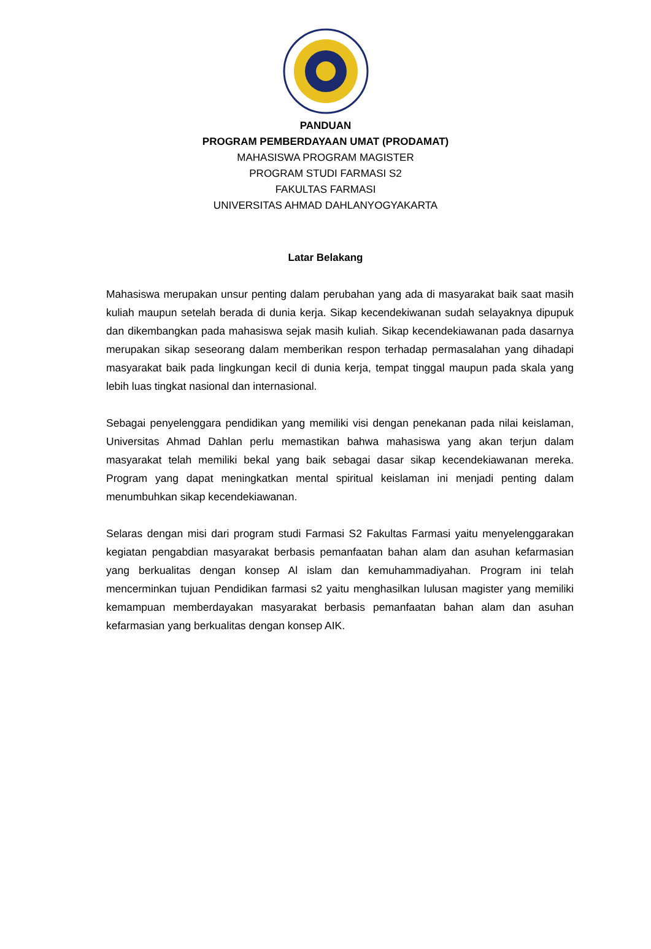PANDUAN
PROGRAM PEMBERDAYAAN UMAT (PRODAMAT)
MAHASISWA PROGRAM MAGISTER
PROGRAM STUDI FARMASI S2
FAKULTAS FARMASI
UNIVERSITAS AHMAD DAHLANYOGYAKARTA
Latar Belakang
Mahasiswa merupakan unsur penting dalam perubahan yang ada di masyarakat baik saat masih kuliah maupun setelah berada di dunia kerja. Sikap kecendekiwanan sudah selayaknya dipupuk dan dikembangkan pada mahasiswa sejak masih kuliah. Sikap kecendekiawanan pada dasarnya merupakan sikap seseorang dalam memberikan respon terhadap permasalahan yang dihadapi masyarakat baik pada lingkungan kecil di dunia kerja, tempat tinggal maupun pada skala yang lebih luas tingkat nasional dan internasional.
Sebagai penyelenggara pendidikan yang memiliki visi dengan penekanan pada nilai keislaman, Universitas Ahmad Dahlan perlu memastikan bahwa mahasiswa yang akan terjun dalam masyarakat telah memiliki bekal yang baik sebagai dasar sikap kecendekiawanan mereka. Program yang dapat meningkatkan mental spiritual keislaman ini menjadi penting dalam menumbuhkan sikap kecendekiawanan.
Selaras dengan misi dari program studi Farmasi S2 Fakultas Farmasi yaitu menyelenggarakan kegiatan pengabdian masyarakat berbasis pemanfaatan bahan alam dan asuhan kefarmasian yang berkualitas dengan konsep Al islam dan kemuhammadiyahan. Program ini telah mencerminkan tujuan Pendidikan farmasi s2 yaitu menghasilkan lulusan magister yang memiliki kemampuan memberdayakan masyarakat berbasis pemanfaatan bahan alam dan asuhan kefarmasian yang berkualitas dengan konsep AIK.